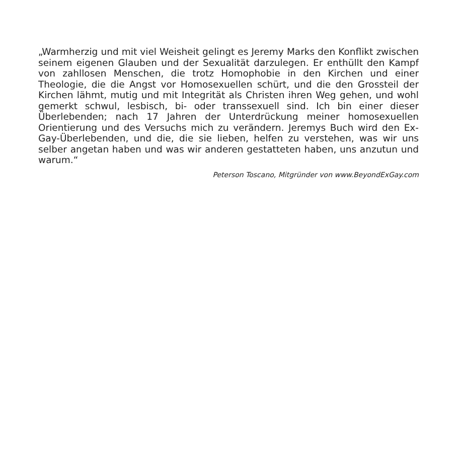„Warmherzig und mit viel Weisheit gelingt es Jeremy Marks den Konflikt zwischen seinem eigenen Glauben und der Sexualität darzulegen. Er enthüllt den Kampf von zahllosen Menschen, die trotz Homophobie in den Kirchen und einer Theologie, die die Angst vor Homosexuellen schürt, und die den Grossteil der Kirchen lähmt, mutig und mit Integrität als Christen ihren Weg gehen, und wohl gemerkt schwul, lesbisch, bi- oder transsexuell sind. Ich bin einer dieser Überlebenden; nach 17 Jahren der Unterdrückung meiner homosexuellen Orientierung und des Versuchs mich zu verändern. Jeremys Buch wird den Ex-Gay-Überlebenden, und die, die sie lieben, helfen zu verstehen, was wir uns selber angetan haben und was wir anderen gestatteten haben, uns anzutun und warum.“
Peterson Toscano, Mitgründer von www.BeyondExGay.com